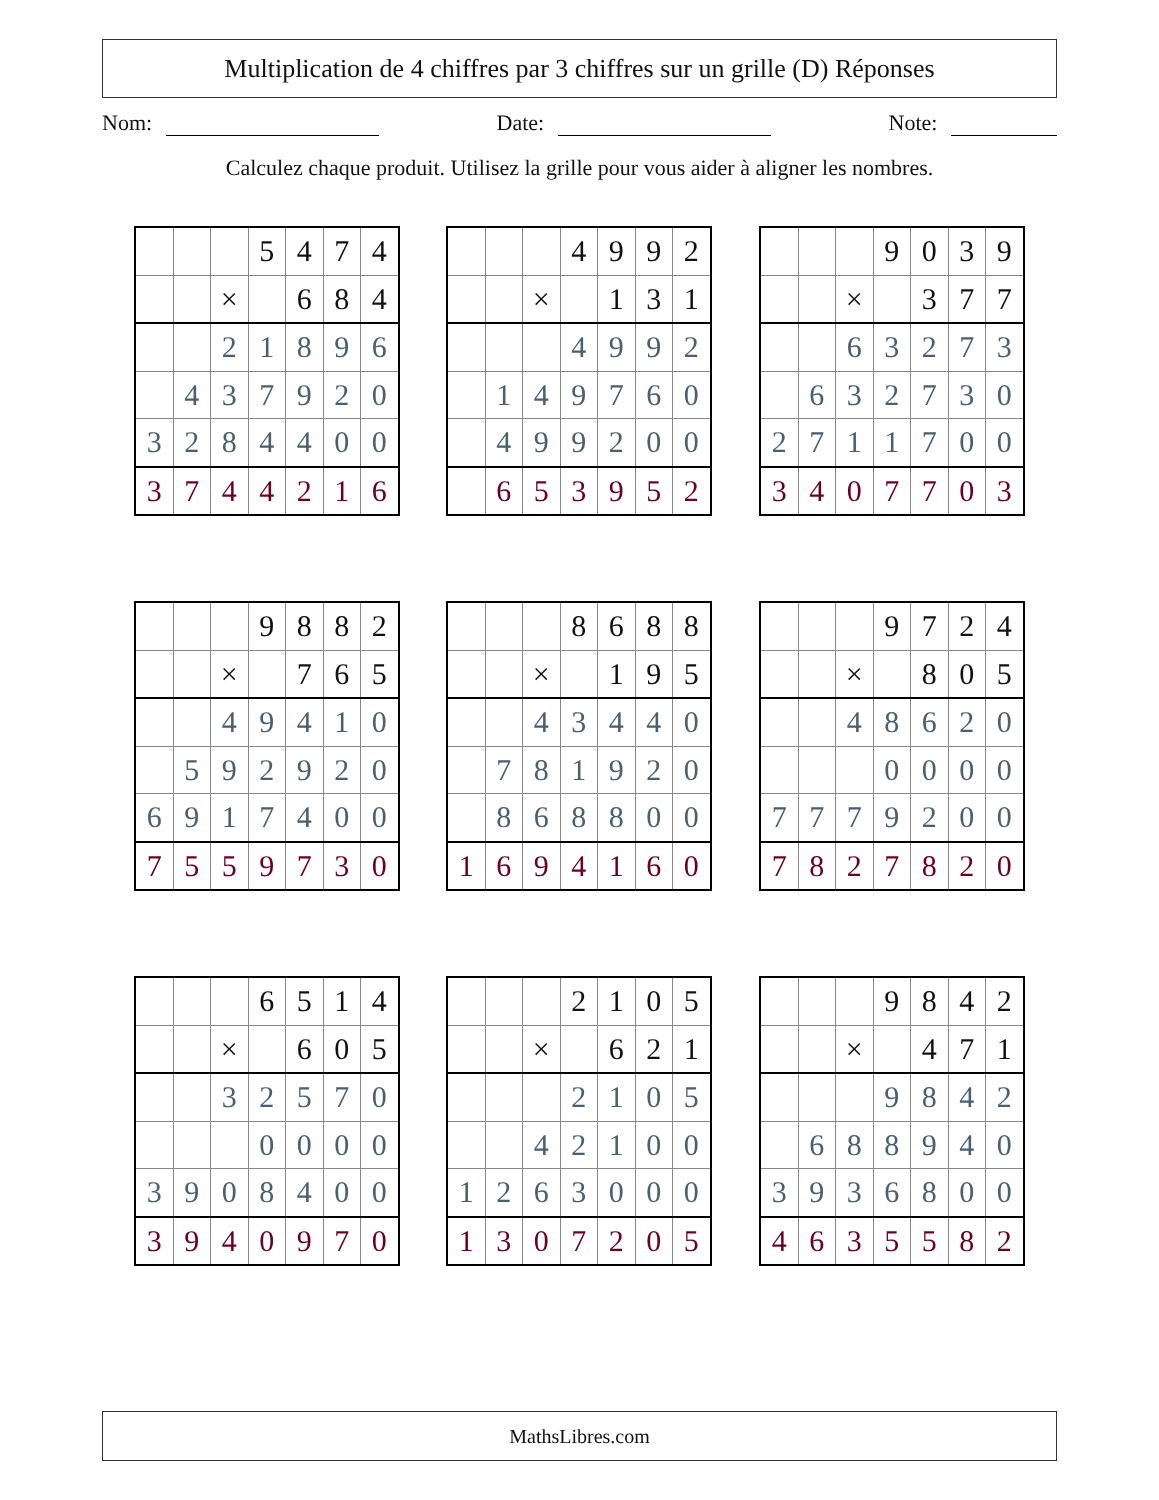Multiplication de 4 chiffres par 3 chiffres sur un grille (D) Réponses
Nom: Date: Note:
Calculez chaque produit. Utilisez la grille pour vous aider à aligner les nombres.
| | | | 5 | 4 | 7 | 4 |
| | | × | | 6 | 8 | 4 |
| | | 2 | 1 | 8 | 9 | 6 |
| | 4 | 3 | 7 | 9 | 2 | 0 |
| 3 | 2 | 8 | 4 | 4 | 0 | 0 |
| 3 | 7 | 4 | 4 | 2 | 1 | 6 |
| | | | 4 | 9 | 9 | 2 |
| | | × | | 1 | 3 | 1 |
| | | | 4 | 9 | 9 | 2 |
| | 1 | 4 | 9 | 7 | 6 | 0 |
| | 4 | 9 | 9 | 2 | 0 | 0 |
| | 6 | 5 | 3 | 9 | 5 | 2 |
| | | | 9 | 0 | 3 | 9 |
| | | × | | 3 | 7 | 7 |
| | | 6 | 3 | 2 | 7 | 3 |
| | 6 | 3 | 2 | 7 | 3 | 0 |
| 2 | 7 | 1 | 1 | 7 | 0 | 0 |
| 3 | 4 | 0 | 7 | 7 | 0 | 3 |
| | | | 9 | 8 | 8 | 2 |
| | | × | | 7 | 6 | 5 |
| | | 4 | 9 | 4 | 1 | 0 |
| | 5 | 9 | 2 | 9 | 2 | 0 |
| 6 | 9 | 1 | 7 | 4 | 0 | 0 |
| 7 | 5 | 5 | 9 | 7 | 3 | 0 |
| | | | 8 | 6 | 8 | 8 |
| | | × | | 1 | 9 | 5 |
| | | 4 | 3 | 4 | 4 | 0 |
| | 7 | 8 | 1 | 9 | 2 | 0 |
| | 8 | 6 | 8 | 8 | 0 | 0 |
| 1 | 6 | 9 | 4 | 1 | 6 | 0 |
| | | | 9 | 7 | 2 | 4 |
| | | × | | 8 | 0 | 5 |
| | | 4 | 8 | 6 | 2 | 0 |
| | | | 0 | 0 | 0 | 0 |
| 7 | 7 | 7 | 9 | 2 | 0 | 0 |
| 7 | 8 | 2 | 7 | 8 | 2 | 0 |
| | | | 6 | 5 | 1 | 4 |
| | | × | | 6 | 0 | 5 |
| | | 3 | 2 | 5 | 7 | 0 |
| | | | 0 | 0 | 0 | 0 |
| 3 | 9 | 0 | 8 | 4 | 0 | 0 |
| 3 | 9 | 4 | 0 | 9 | 7 | 0 |
| | | | 2 | 1 | 0 | 5 |
| | | × | | 6 | 2 | 1 |
| | | | 2 | 1 | 0 | 5 |
| | | 4 | 2 | 1 | 0 | 0 |
| 1 | 2 | 6 | 3 | 0 | 0 | 0 |
| 1 | 3 | 0 | 7 | 2 | 0 | 5 |
| | | | 9 | 8 | 4 | 2 |
| | | × | | 4 | 7 | 1 |
| | | | 9 | 8 | 4 | 2 |
| | 6 | 8 | 8 | 9 | 4 | 0 |
| 3 | 9 | 3 | 6 | 8 | 0 | 0 |
| 4 | 6 | 3 | 5 | 5 | 8 | 2 |
MathsLibres.com